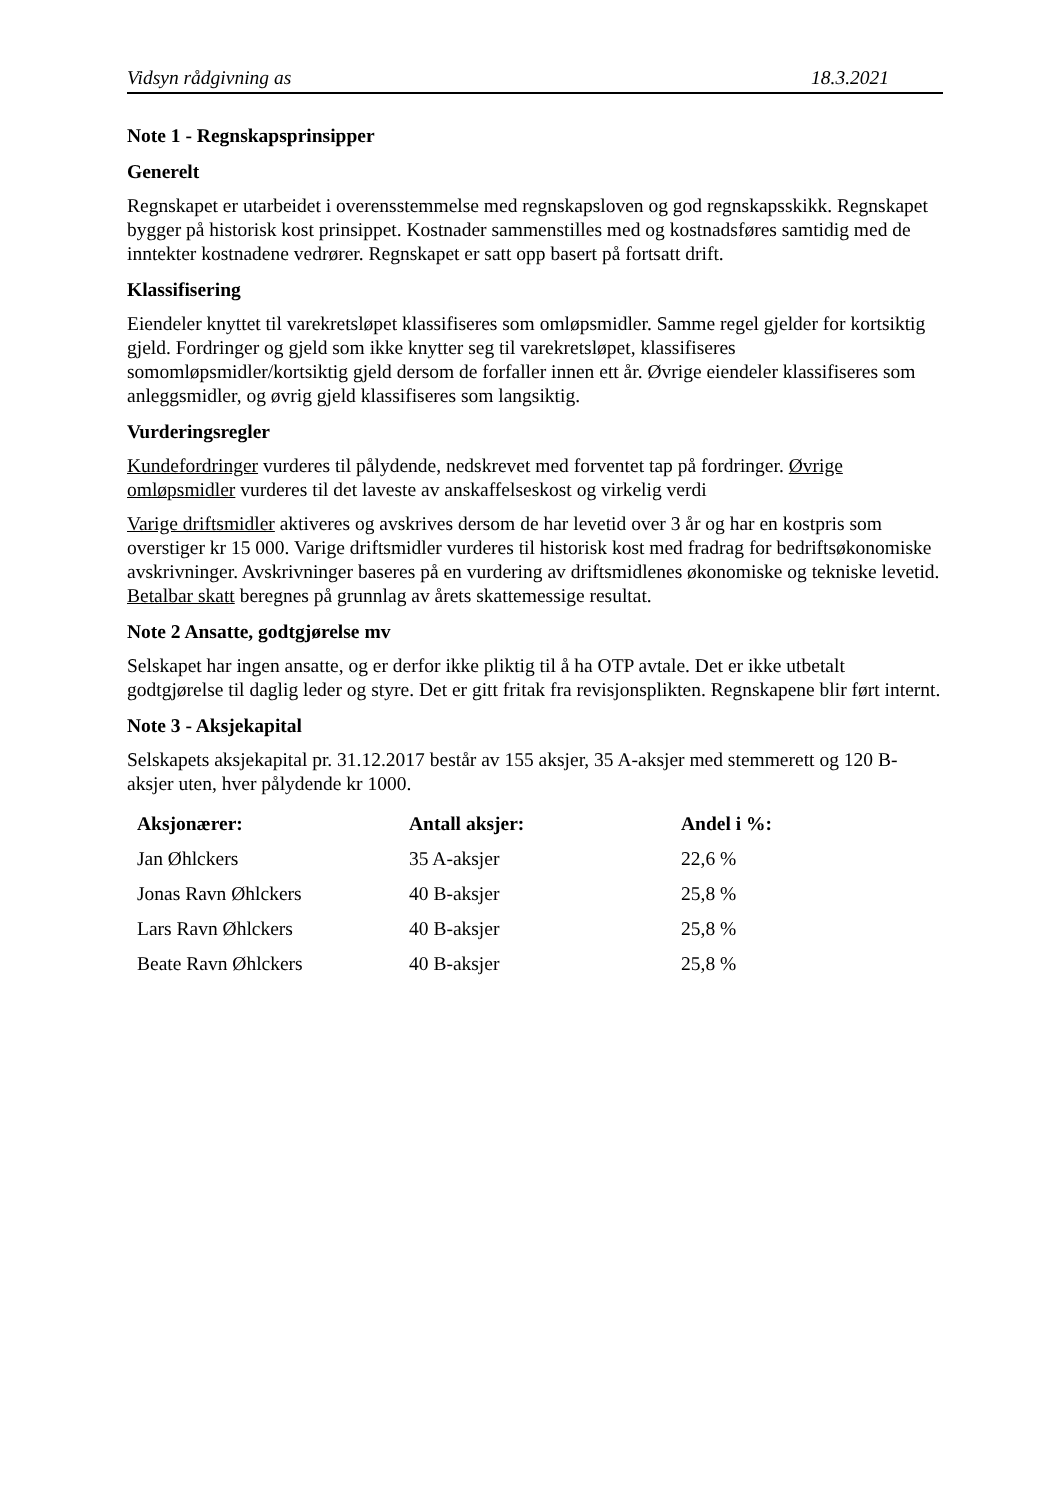Vidsyn rådgivning as 18.3.2021
Note 1 - Regnskapsprinsipper
Generelt
Regnskapet er utarbeidet i overensstemmelse med regnskapsloven og god regnskapsskikk. Regnskapet bygger på historisk kost prinsippet. Kostnader sammenstilles med og kostnadsføres samtidig med de inntekter kostnadene vedrører. Regnskapet er satt opp basert på fortsatt drift.
Klassifisering
Eiendeler knyttet til varekretsløpet klassifiseres som omløpsmidler. Samme regel gjelder for kortsiktig gjeld. Fordringer og gjeld som ikke knytter seg til varekretsløpet, klassifiseres somomløpsmidler/kortsiktig gjeld dersom de forfaller innen ett år. Øvrige eiendeler klassifiseres som anleggsmidler, og øvrig gjeld klassifiseres som langsiktig.
Vurderingsregler
Kundefordringer vurderes til pålydende, nedskrevet med forventet tap på fordringer. Øvrige omløpsmidler vurderes til det laveste av anskaffelseskost og virkelig verdi
Varige driftsmidler aktiveres og avskrives dersom de har levetid over 3 år og har en kostpris som overstiger kr 15 000. Varige driftsmidler vurderes til historisk kost med fradrag for bedriftsøkonomiske avskrivninger. Avskrivninger baseres på en vurdering av driftsmidlenes økonomiske og tekniske levetid. Betalbar skatt beregnes på grunnlag av årets skattemessige resultat.
Note 2 Ansatte, godtgjørelse mv
Selskapet har ingen ansatte, og er derfor ikke pliktig til å ha OTP avtale. Det er ikke utbetalt godtgjørelse til daglig leder og styre. Det er gitt fritak fra revisjonsplikten. Regnskapene blir ført internt.
Note 3 - Aksjekapital
Selskapets aksjekapital pr. 31.12.2017 består av 155 aksjer, 35 A-aksjer med stemmerett og 120 B-aksjer uten, hver pålydende kr 1000.
| Aksjonærer: | Antall aksjer: | Andel i %: |
| --- | --- | --- |
| Jan Øhlckers | 35 A-aksjer | 22,6 % |
| Jonas Ravn Øhlckers | 40 B-aksjer | 25,8 % |
| Lars Ravn Øhlckers | 40 B-aksjer | 25,8 % |
| Beate Ravn Øhlckers | 40 B-aksjer | 25,8 % |